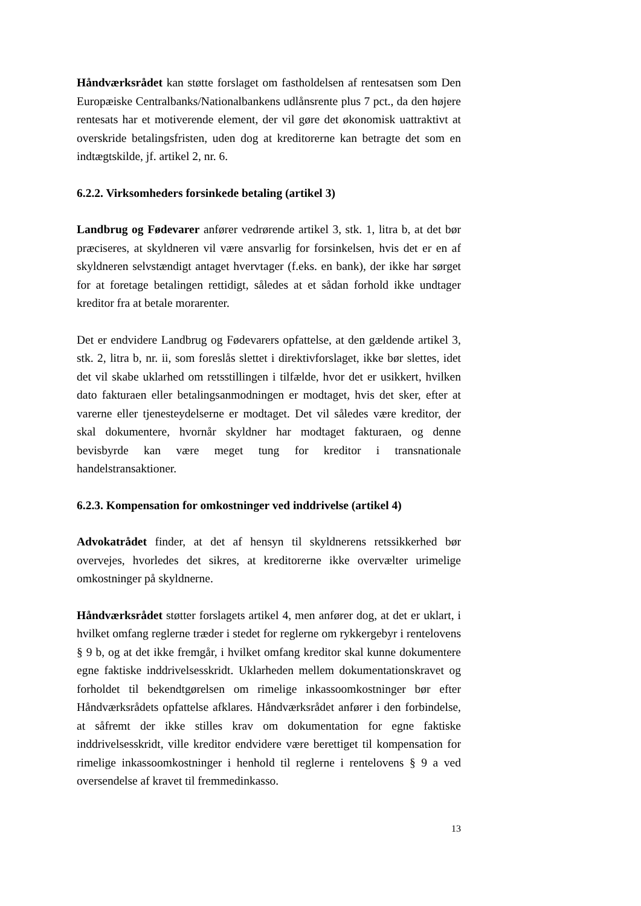Håndværksrådet kan støtte forslaget om fastholdelsen af rentesatsen som Den Europæiske Centralbanks/Nationalbankens udlånsrente plus 7 pct., da den højere rentesats har et motiverende element, der vil gøre det økonomisk uattraktivt at overskride betalingsfristen, uden dog at kreditorerne kan betragte det som en indtægtskilde, jf. artikel 2, nr. 6.
6.2.2. Virksomheders forsinkede betaling (artikel 3)
Landbrug og Fødevarer anfører vedrørende artikel 3, stk. 1, litra b, at det bør præciseres, at skyldneren vil være ansvarlig for forsinkelsen, hvis det er en af skyldneren selvstændigt antaget hvervtager (f.eks. en bank), der ikke har sørget for at foretage betalingen rettidigt, således at et sådan forhold ikke undtager kreditor fra at betale morarenter.
Det er endvidere Landbrug og Fødevarers opfattelse, at den gældende artikel 3, stk. 2, litra b, nr. ii, som foreslås slettet i direktivforslaget, ikke bør slettes, idet det vil skabe uklarhed om retsstillingen i tilfælde, hvor det er usikkert, hvilken dato fakturaen eller betalingsanmodningen er modtaget, hvis det sker, efter at varerne eller tjenesteydelserne er modtaget. Det vil således være kreditor, der skal dokumentere, hvornår skyldner har modtaget fakturaen, og denne bevisbyrde kan være meget tung for kreditor i transnationale handelstransaktioner.
6.2.3. Kompensation for omkostninger ved inddrivelse (artikel 4)
Advokatrådet finder, at det af hensyn til skyldnerens retssikkerhed bør overvejes, hvorledes det sikres, at kreditorerne ikke overvælter urimelige omkostninger på skyldnerne.
Håndværksrådet støtter forslagets artikel 4, men anfører dog, at det er uklart, i hvilket omfang reglerne træder i stedet for reglerne om rykkergebyr i rentelovens § 9 b, og at det ikke fremgår, i hvilket omfang kreditor skal kunne dokumentere egne faktiske inddrivelsesskridt. Uklarheden mellem dokumentationskravet og forholdet til bekendtgørelsen om rimelige inkassoomkostninger bør efter Håndværksrådets opfattelse afklares. Håndværksrådet anfører i den forbindelse, at såfremt der ikke stilles krav om dokumentation for egne faktiske inddrivelsesskridt, ville kreditor endvidere være berettiget til kompensation for rimelige inkassoomkostninger i henhold til reglerne i rentelovens § 9 a ved oversendelse af kravet til fremmedinkasso.
13